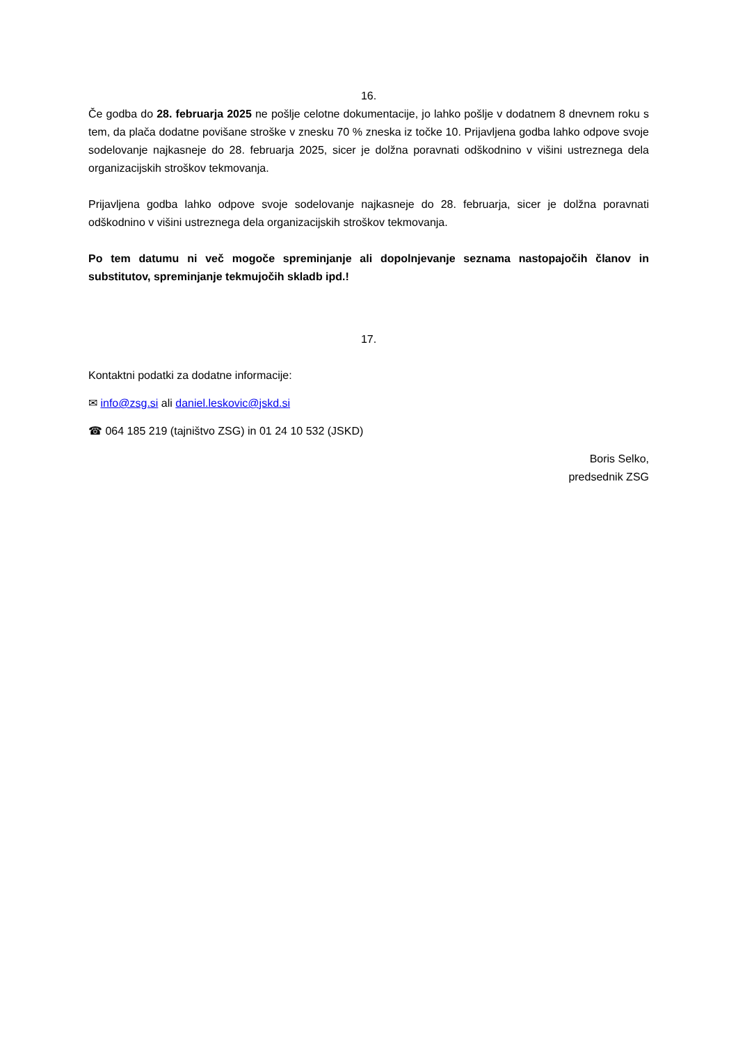16.
Če godba do 28. februarja 2025 ne pošlje celotne dokumentacije, jo lahko pošlje v dodatnem 8 dnevnem roku s tem, da plača dodatne povišane stroške v znesku 70 % zneska iz točke 10. Prijavljena godba lahko odpove svoje sodelovanje najkasneje do 28. februarja 2025, sicer je dolžna poravnati odškodnino v višini ustreznega dela organizacijskih stroškov tekmovanja.
Prijavljena godba lahko odpove svoje sodelovanje najkasneje do 28. februarja, sicer je dolžna poravnati odškodnino v višini ustreznega dela organizacijskih stroškov tekmovanja.
Po tem datumu ni več mogoče spreminjanje ali dopolnjevanje seznama nastopajočih članov in substitutov, spreminjanje tekmujočih skladb ipd.!
17.
Kontaktni podatki za dodatne informacije:
✉ info@zsg.si ali daniel.leskovic@jskd.si
☎ 064 185 219 (tajništvo ZSG) in 01 24 10 532 (JSKD)
Boris Selko,
predsednik ZSG